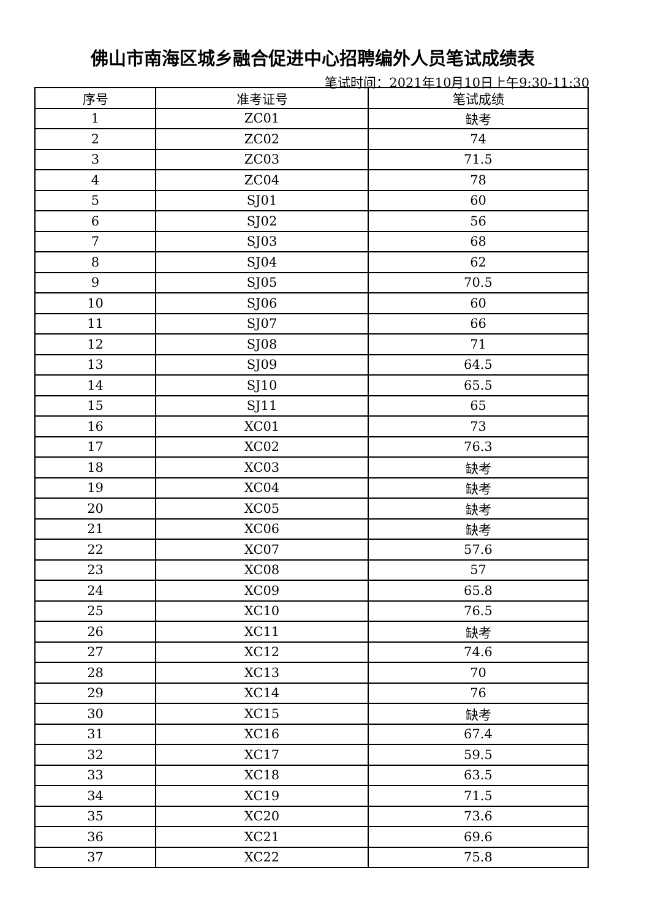佛山市南海区城乡融合促进中心招聘编外人员笔试成绩表
笔试时间：2021年10月10日上午9:30-11:30
| 序号 | 准考证号 | 笔试成绩 |
| --- | --- | --- |
| 1 | ZC01 | 缺考 |
| 2 | ZC02 | 74 |
| 3 | ZC03 | 71.5 |
| 4 | ZC04 | 78 |
| 5 | SJ01 | 60 |
| 6 | SJ02 | 56 |
| 7 | SJ03 | 68 |
| 8 | SJ04 | 62 |
| 9 | SJ05 | 70.5 |
| 10 | SJ06 | 60 |
| 11 | SJ07 | 66 |
| 12 | SJ08 | 71 |
| 13 | SJ09 | 64.5 |
| 14 | SJ10 | 65.5 |
| 15 | SJ11 | 65 |
| 16 | XC01 | 73 |
| 17 | XC02 | 76.3 |
| 18 | XC03 | 缺考 |
| 19 | XC04 | 缺考 |
| 20 | XC05 | 缺考 |
| 21 | XC06 | 缺考 |
| 22 | XC07 | 57.6 |
| 23 | XC08 | 57 |
| 24 | XC09 | 65.8 |
| 25 | XC10 | 76.5 |
| 26 | XC11 | 缺考 |
| 27 | XC12 | 74.6 |
| 28 | XC13 | 70 |
| 29 | XC14 | 76 |
| 30 | XC15 | 缺考 |
| 31 | XC16 | 67.4 |
| 32 | XC17 | 59.5 |
| 33 | XC18 | 63.5 |
| 34 | XC19 | 71.5 |
| 35 | XC20 | 73.6 |
| 36 | XC21 | 69.6 |
| 37 | XC22 | 75.8 |